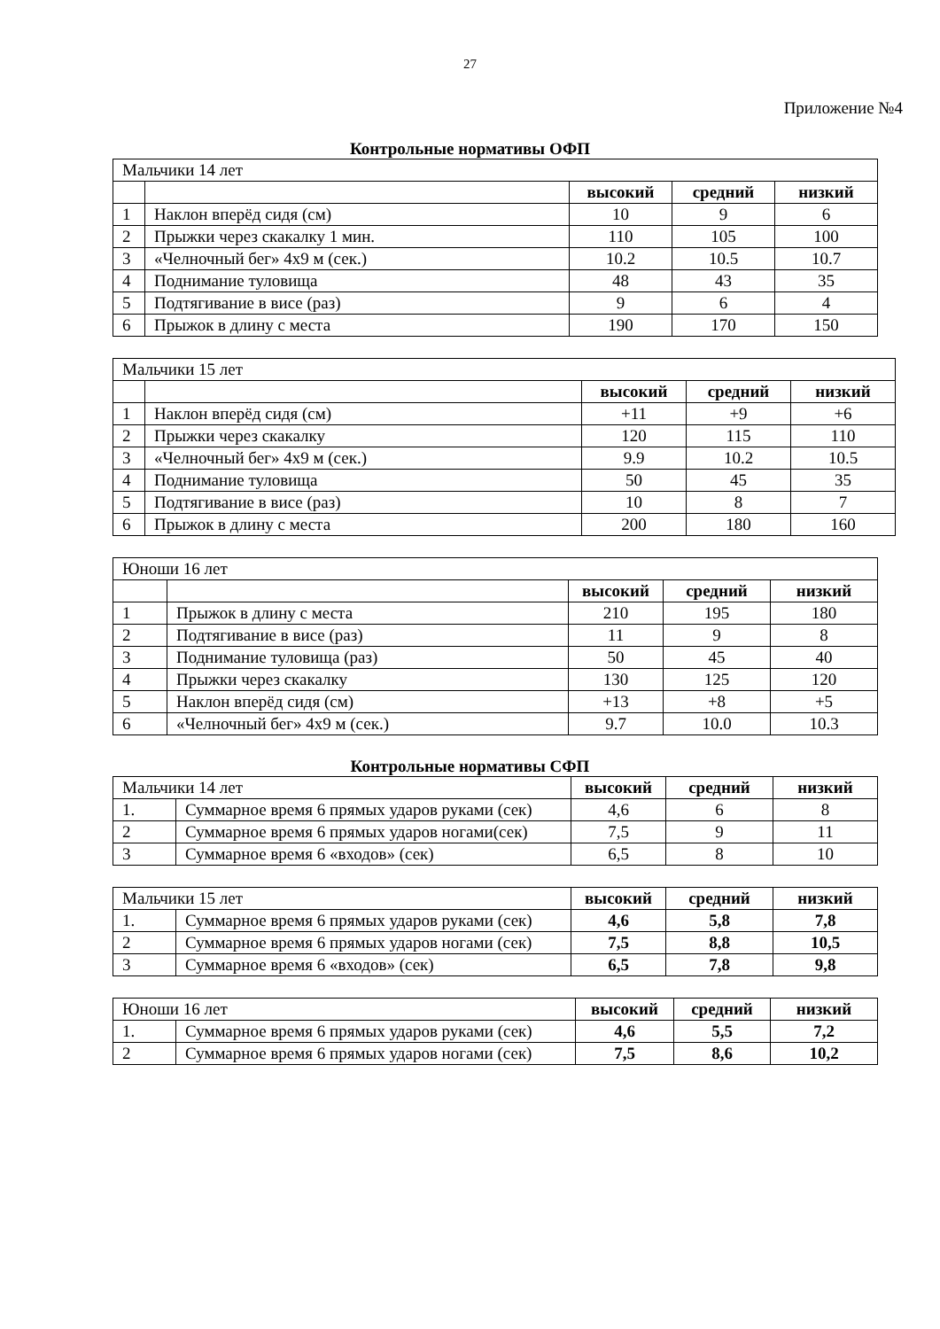27
Приложение №4
Контрольные нормативы ОФП
| Мальчики 14 лет | | | | |
| | | высокий | средний | низкий |
| 1 | Наклон вперёд сидя (см) | 10 | 9 | 6 |
| 2 | Прыжки через скакалку 1 мин. | 110 | 105 | 100 |
| 3 | «Челночный бег» 4х9 м (сек.) | 10.2 | 10.5 | 10.7 |
| 4 | Поднимание туловища | 48 | 43 | 35 |
| 5 | Подтягивание в висе (раз) | 9 | 6 | 4 |
| 6 | Прыжок в длину с места | 190 | 170 | 150 |
| Мальчики 15 лет | | | | |
| | | высокий | средний | низкий |
| 1 | Наклон вперёд сидя (см) | +11 | +9 | +6 |
| 2 | Прыжки через скакалку | 120 | 115 | 110 |
| 3 | «Челночный бег» 4х9 м (сек.) | 9.9 | 10.2 | 10.5 |
| 4 | Поднимание туловища | 50 | 45 | 35 |
| 5 | Подтягивание в висе (раз) | 10 | 8 | 7 |
| 6 | Прыжок в длину с места | 200 | 180 | 160 |
| Юноши 16 лет | | | | |
| | | высокий | средний | низкий |
| 1 | Прыжок в длину с места | 210 | 195 | 180 |
| 2 | Подтягивание в висе (раз) | 11 | 9 | 8 |
| 3 | Поднимание туловища (раз) | 50 | 45 | 40 |
| 4 | Прыжки через скакалку | 130 | 125 | 120 |
| 5 | Наклон вперёд сидя (см) | +13 | +8 | +5 |
| 6 | «Челночный бег» 4х9 м (сек.) | 9.7 | 10.0 | 10.3 |
Контрольные нормативы СФП
| Мальчики 14 лет | | высокий | средний | низкий |
| 1. | Суммарное время 6 прямых ударов руками (сек) | 4,6 | 6 | 8 |
| 2 | Суммарное время 6 прямых ударов ногами(сек) | 7,5 | 9 | 11 |
| 3 | Суммарное время 6 «входов» (сек) | 6,5 | 8 | 10 |
| Мальчики 15 лет | | высокий | средний | низкий |
| 1. | Суммарное время 6 прямых ударов руками (сек) | 4,6 | 5,8 | 7,8 |
| 2 | Суммарное время 6 прямых ударов ногами (сек) | 7,5 | 8,8 | 10,5 |
| 3 | Суммарное время 6 «входов» (сек) | 6,5 | 7,8 | 9,8 |
| Юноши 16 лет | | высокий | средний | низкий |
| 1. | Суммарное время 6 прямых ударов руками (сек) | 4,6 | 5,5 | 7,2 |
| 2 | Суммарное время 6 прямых ударов ногами (сек) | 7,5 | 8,6 | 10,2 |